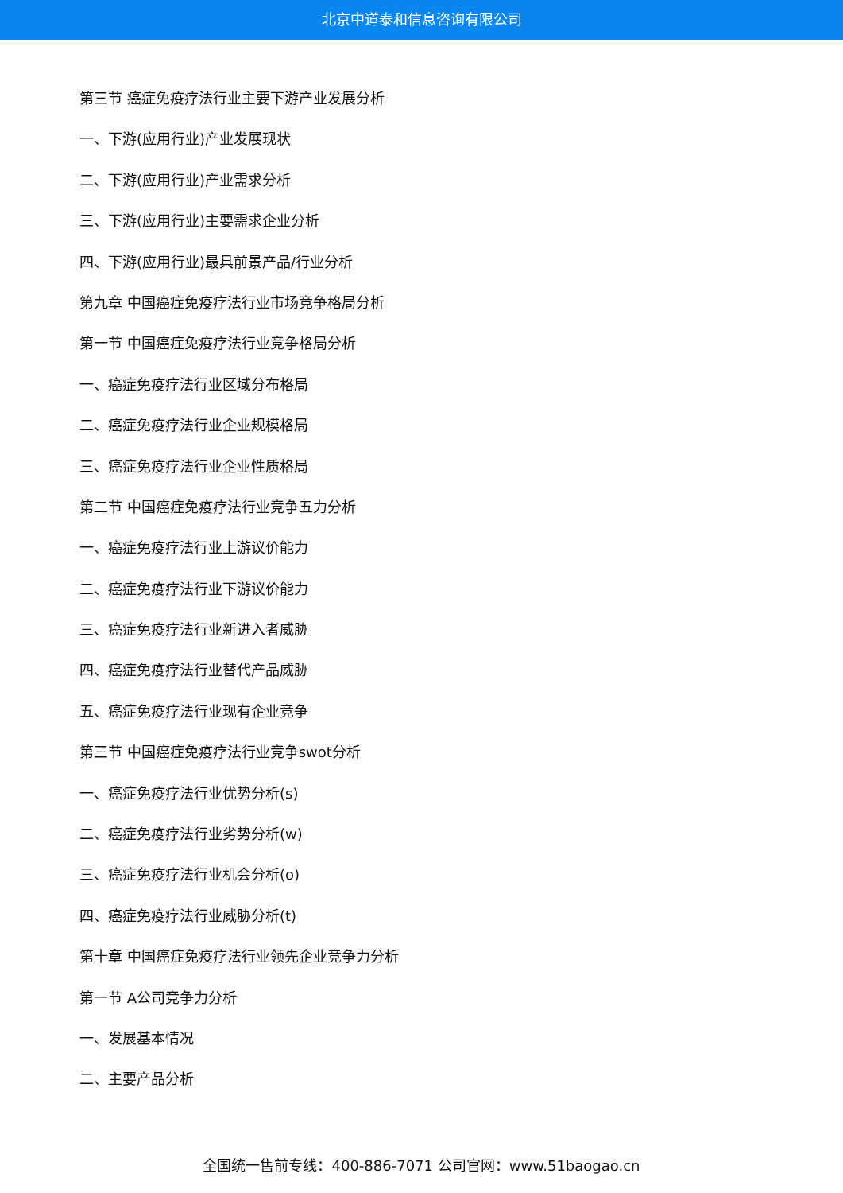北京中道泰和信息咨询有限公司
第三节 癌症免疫疗法行业主要下游产业发展分析
一、下游(应用行业)产业发展现状
二、下游(应用行业)产业需求分析
三、下游(应用行业)主要需求企业分析
四、下游(应用行业)最具前景产品/行业分析
第九章 中国癌症免疫疗法行业市场竞争格局分析
第一节 中国癌症免疫疗法行业竞争格局分析
一、癌症免疫疗法行业区域分布格局
二、癌症免疫疗法行业企业规模格局
三、癌症免疫疗法行业企业性质格局
第二节 中国癌症免疫疗法行业竞争五力分析
一、癌症免疫疗法行业上游议价能力
二、癌症免疫疗法行业下游议价能力
三、癌症免疫疗法行业新进入者威胁
四、癌症免疫疗法行业替代产品威胁
五、癌症免疫疗法行业现有企业竞争
第三节 中国癌症免疫疗法行业竞争swot分析
一、癌症免疫疗法行业优势分析(s)
二、癌症免疫疗法行业劣势分析(w)
三、癌症免疫疗法行业机会分析(o)
四、癌症免疫疗法行业威胁分析(t)
第十章 中国癌症免疫疗法行业领先企业竞争力分析
第一节 A公司竞争力分析
一、发展基本情况
二、主要产品分析
全国统一售前专线：400-886-7071 公司官网：www.51baogao.cn